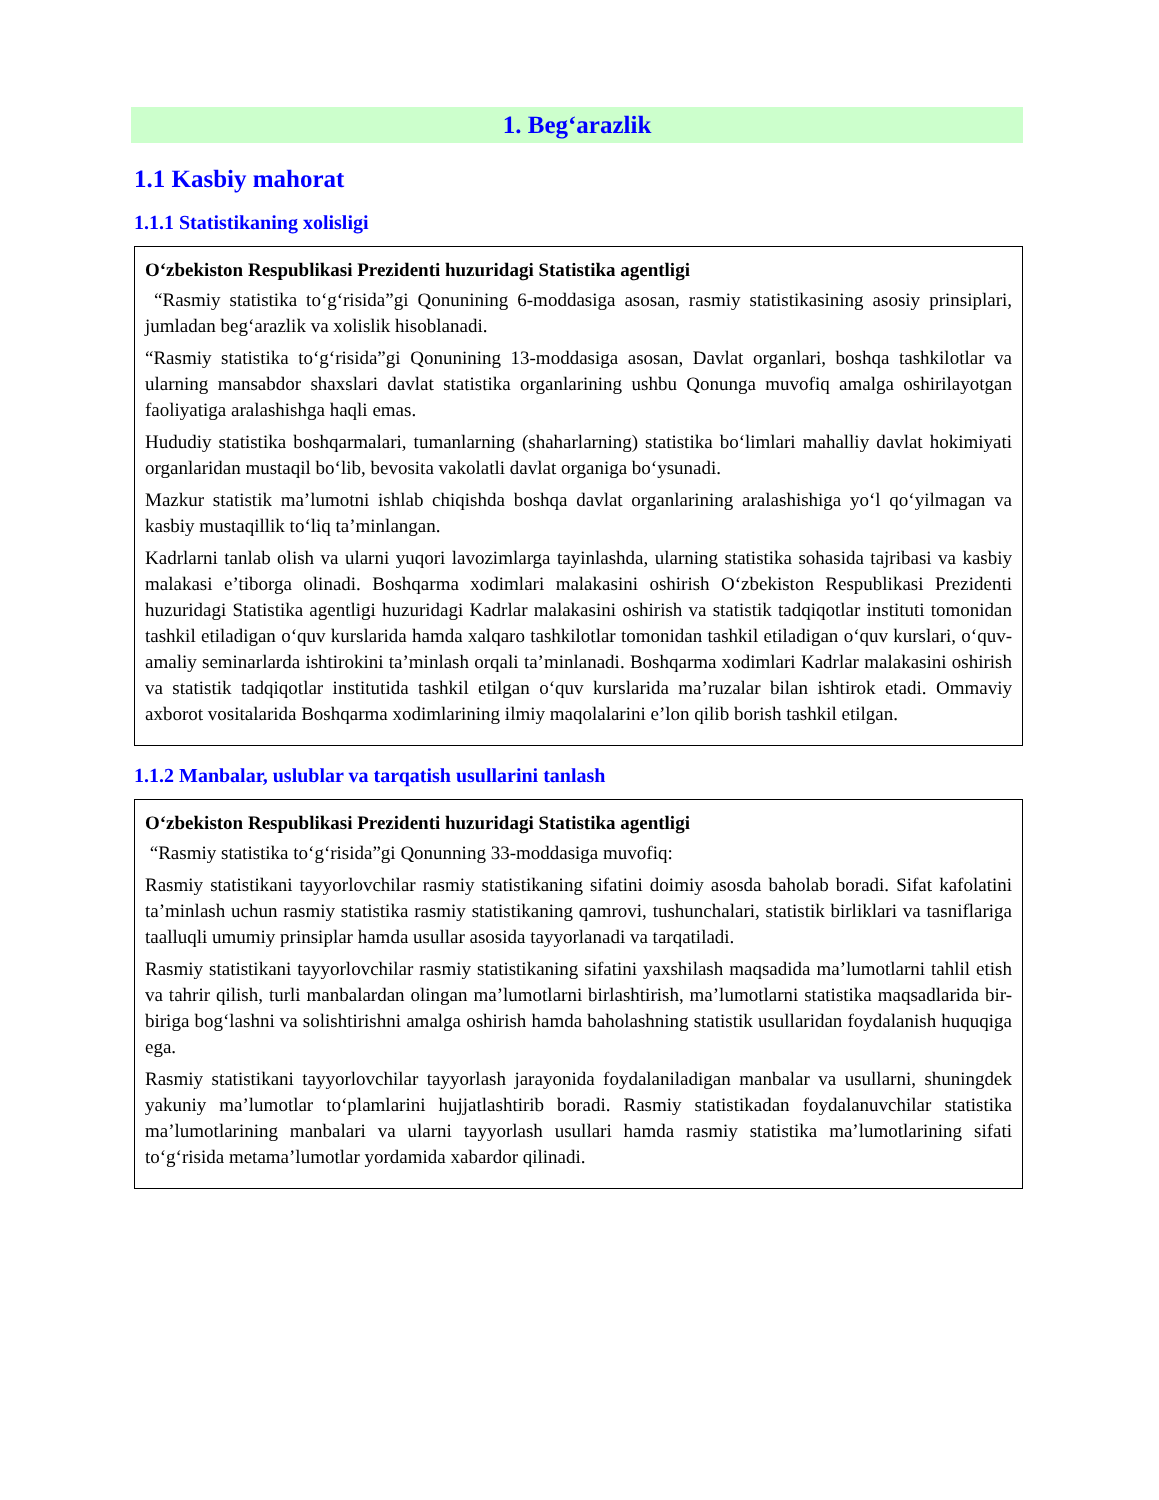1. Beg‘arazlik
1.1 Kasbiy mahorat
1.1.1 Statistikaning xolisligi
O‘zbekiston Respublikasi Prezidenti huzuridagi Statistika agentligi
“Rasmiy statistika to‘g‘risida”gi Qonunining 6-moddasiga asosan, rasmiy statistikasining asosiy prinsiplari, jumladan beg‘arazlik va xolislik hisoblanadi.
“Rasmiy statistika to‘g‘risida”gi Qonunining 13-moddasiga asosan, Davlat organlari, boshqa tashkilotlar va ularning mansabdor shaxslari davlat statistika organlarining ushbu Qonunga muvofiq amalga oshirilayotgan faoliyatiga aralashishga haqli emas.
Hududiy statistika boshqarmalari, tumanlarning (shaharlarning) statistika bo‘limlari mahalliy davlat hokimiyati organlaridan mustaqil bo‘lib, bevosita vakolatli davlat organiga bo‘ysunadi.
Mazkur statistik ma’lumotni ishlab chiqishda boshqa davlat organlarining aralashishiga yo‘l qo‘yilmagan va kasbiy mustaqillik to‘liq ta’minlangan.
Kadrlarni tanlab olish va ularni yuqori lavozimlarga tayinlashda, ularning statistika sohasida tajribasi va kasbiy malakasi e’tiborga olinadi. Boshqarma xodimlari malakasini oshirish O‘zbekiston Respublikasi Prezidenti huzuridagi Statistika agentligi huzuridagi Kadrlar malakasini oshirish va statistik tadqiqotlar instituti tomonidan tashkil etiladigan o‘quv kurslarida hamda xalqaro tashkilotlar tomonidan tashkil etiladigan o‘quv kurslari, o‘quv-amaliy seminarlarda ishtirokini ta’minlash orqali ta’minlanadi. Boshqarma xodimlari Kadrlar malakasini oshirish va statistik tadqiqotlar institutida tashkil etilgan o‘quv kurslarida ma’ruzalar bilan ishtirok etadi. Ommaviy axborot vositalarida Boshqarma xodimlarining ilmiy maqolalarini e’lon qilib borish tashkil etilgan.
1.1.2 Manbalar, uslublar va tarqatish usullarini tanlash
O‘zbekiston Respublikasi Prezidenti huzuridagi Statistika agentligi
“Rasmiy statistika to‘g‘risida”gi Qonunning 33-moddasiga muvofiq:
Rasmiy statistikani tayyorlovchilar rasmiy statistikaning sifatini doimiy asosda baholab boradi. Sifat kafolatini ta’minlash uchun rasmiy statistika rasmiy statistikaning qamrovi, tushunchalari, statistik birliklari va tasniflariga taalluqli umumiy prinsiplar hamda usullar asosida tayyorlanadi va tarqatiladi.
Rasmiy statistikani tayyorlovchilar rasmiy statistikaning sifatini yaxshilash maqsadida ma’lumotlarni tahlil etish va tahrir qilish, turli manbalardan olingan ma’lumotlarni birlashtirish, ma’lumotlarni statistika maqsadlarida bir-biriga bog‘lashni va solishtirishni amalga oshirish hamda baholashning statistik usullaridan foydalanish huquqiga ega.
Rasmiy statistikani tayyorlovchilar tayyorlash jarayonida foydalaniladigan manbalar va usullarni, shuningdek yakuniy ma’lumotlar to‘plamlarini hujjatlashtirib boradi. Rasmiy statistikadan foydalanuvchilar statistika ma’lumotlarining manbalari va ularni tayyorlash usullari hamda rasmiy statistika ma’lumotlarining sifati to‘g‘risida metama’lumotlar yordamida xabardor qilinadi.